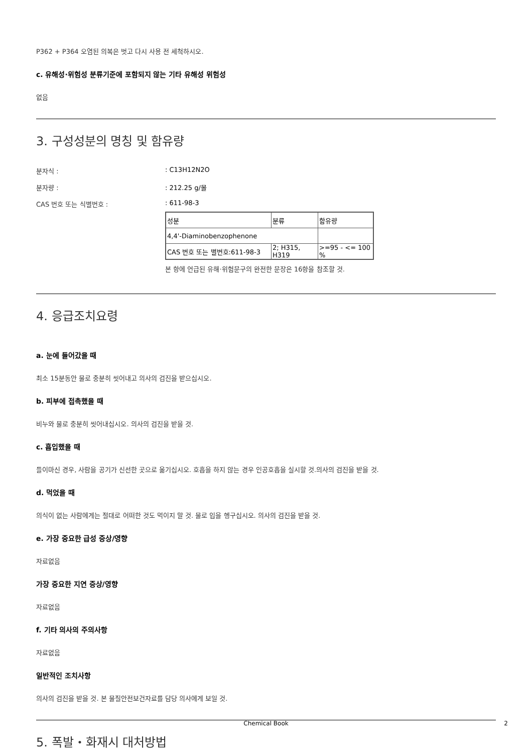P362 + P364 오염된 의복은 벗고 다시 사용 전 세척하시오.
c. 유해성·위험성 분류기준에 포함되지 않는 기타 유해성 위험성
없음
3. 구성성분의 명칭 및 함유량
분자식 : : C13H12N2O
분자량 : : 212.25 g/몰
CAS 번호 또는 식별번호 : : 611-98-3
| 성분 | 분류 | 함유량 |
| --- | --- | --- |
| 4,4'-Diaminobenzophenone | | |
| CAS 번호 또는 별번호:611-98-3 | 2; H315, H319 | >=95 - <= 100 % |
본 항에 언급된 유해·위험문구의 완전한 문장은 16항을 참조할 것.
4. 응급조치요령
a. 눈에 들어갔을 때
최소 15분동안 물로 충분히 씻어내고 의사의 검진을 받으십시오.
b. 피부에 접촉했을 때
비누와 물로 충분히 씻어내십시오. 의사의 검진을 받을 것.
c. 흡입했을 때
들이마신 경우, 사람을 공기가 신선한 곳으로 옮기십시오. 호흡을 하지 않는 경우 인공호흡을 실시할 것.의사의 검진을 받을 것.
d. 먹었을 때
의식이 없는 사람에게는 절대로 어떠한 것도 먹이지 말 것. 물로 입을 헹구십시오. 의사의 검진을 받을 것.
e. 가장 중요한 급성 증상/영향
자료없음
가장 중요한 지연 증상/영향
자료없음
f. 기타 의사의 주의사항
자료없음
일반적인 조치사항
의사의 검진을 받을 것. 본 물질안전보건자료를 담당 의사에게 보일 것.
5. 폭발・화재시 대처방법
Chemical Book 2